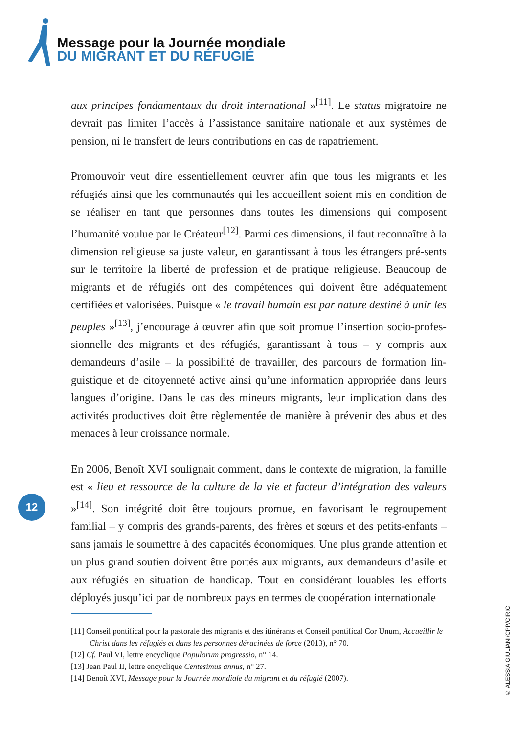Message pour la Journée mondiale
DU MIGRANT ET DU RÉFUGIÉ
aux principes fondamentaux du droit international »<sup>[11]</sup>. Le status migratoire ne devrait pas limiter l’accès à l’assistance sanitaire nationale et aux systèmes de pension, ni le transfert de leurs contributions en cas de rapatriement.
Promouvoir veut dire essentiellement œuvrer afin que tous les migrants et les réfugiés ainsi que les communautés qui les accueillent soient mis en condition de se réaliser en tant que personnes dans toutes les dimensions qui composent l’humanité voulue par le Créateur<sup>[12]</sup>. Parmi ces dimensions, il faut reconnaître à la dimension religieuse sa juste valeur, en garantissant à tous les étrangers pré-sents sur le territoire la liberté de profession et de pratique religieuse. Beaucoup de migrants et de réfugiés ont des compétences qui doivent être adéquatement certifiées et valorisées. Puisque « le travail humain est par nature destiné à unir les peuples »<sup>[13]</sup>, j’encourage à œuvrer afin que soit promue l’insertion socio-profes-sionnelle des migrants et des réfugiés, garantissant à tous – y compris aux demandeurs d’asile – la possibilité de travailler, des parcours de formation lin-guistique et de citoyenneté active ainsi qu’une information appropriée dans leurs langues d’origine. Dans le cas des mineurs migrants, leur implication dans des activités productives doit être règlementée de manière à prévenir des abus et des menaces à leur croissance normale.
En 2006, Benoît XVI soulignait comment, dans le contexte de migration, la famille est « lieu et ressource de la culture de la vie et facteur d’intégration des valeurs »<sup>[14]</sup>. Son intégrité doit être toujours promue, en favorisant le regroupement familial – y compris des grands-parents, des frères et sœurs et des petits-enfants – sans jamais le soumettre à des capacités économiques. Une plus grande attention et un plus grand soutien doivent être portés aux migrants, aux demandeurs d’asile et aux réfugiés en situation de handicap. Tout en considérant louables les efforts déployés jusqu’ici par de nombreux pays en termes de coopération internationale
12
[11] Conseil pontifical pour la pastorale des migrants et des itinérants et Conseil pontifical Cor Unum, Accueillir le Christ dans les réfugiés et dans les personnes déracinées de force (2013), n° 70.
[12] Cf. Paul VI, lettre encyclique Populorum progressio, n° 14.
[13] Jean Paul II, lettre encyclique Centesimus annus, n° 27.
[14] Benoît XVI, Message pour la Journée mondiale du migrant et du réfugié (2007).
© ALESSIA GIULIANI/CPP/CIRIC